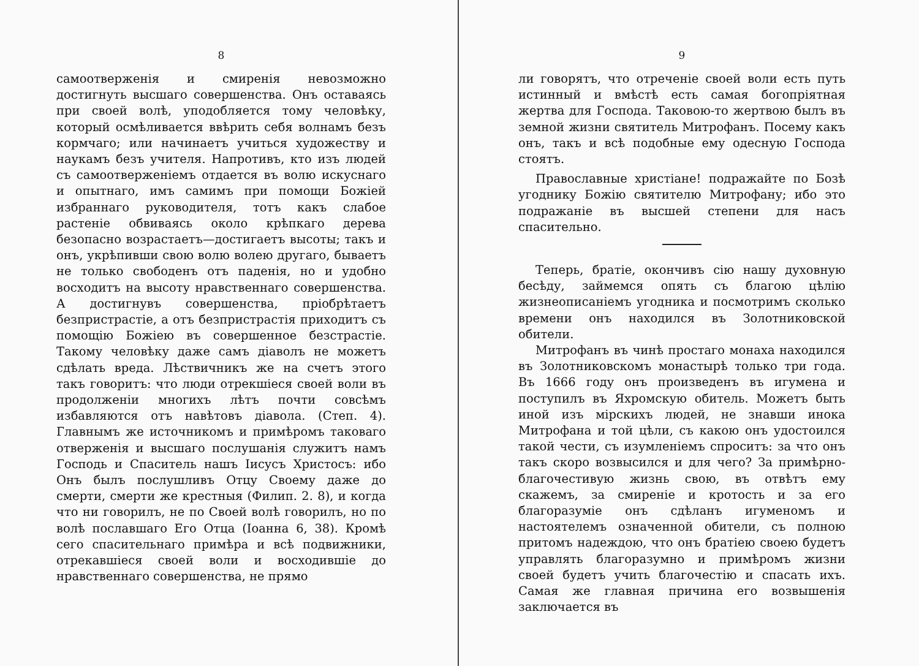8
самоотверженія и смиренія невозможно достигнуть высшаго совершенства. Онъ оставаясь при своей волѣ, уподобляется тому человѣку, который осмѣливается ввѣрить себя волнамъ безъ кормчаго; или начинаетъ учиться художеству и наукамъ безъ учителя. Напротивъ, кто изъ людей съ самоотверженіемъ отдается въ волю искуснаго и опытнаго, имъ самимъ при помощи Божіей избраннаго руководителя, тотъ какъ слабое растеніе обвиваясь около крѣпкаго дерева безопасно возрастаетъ—достигаетъ высоты; такъ и онъ, укрѣпивши свою волю волею другаго, бываетъ не только свободенъ отъ паденія, но и удобно восходитъ на высоту нравственнаго совершенства. А достигнувъ совершенства, пріобрѣтаетъ безпристрастіе, а отъ безпристрастія приходитъ съ помощію Божіею въ совершенное безстрастіе. Такому человѣку даже самъ діаволъ не можетъ сдѣлать вреда. Лѣствичникъ же на счетъ этого такъ говоритъ: что люди отрекшіеся своей воли въ продолженіи многихъ лѣтъ почти совсѣмъ избавляются отъ навѣтовъ діавола. (Степ. 4). Главнымъ же источникомъ и примѣромъ таковаго отверженія и высшаго послушанія служитъ намъ Господь и Спаситель нашъ Іисусъ Христосъ: ибо Онъ былъ послушливъ Отцу Своему даже до смерти, смерти же крестныя (Филип. 2. 8), и когда что ни говорилъ, не по Своей волѣ говорилъ, но по волѣ пославшаго Его Отца (Іоанна 6, 38). Кромѣ сего спасительнаго примѣра и всѣ подвижники, отрекавшіеся своей воли и восходившіе до нравственнаго совершенства, не прямо
9
ли говорятъ, что отреченіе своей воли есть путь истинный и вмѣстѣ есть самая богопріятная жертва для Господа. Таковою-то жертвою былъ въ земной жизни святитель Митрофанъ. Посему какъ онъ, такъ и всѣ подобные ему одесную Господа стоятъ.
Православные христіане! подражайте по Бозѣ угоднику Божію святителю Митрофану; ибо это подражаніе въ высшей степени для насъ спасительно.
Теперь, братіе, окончивъ сію нашу духовную бесѣду, займемся опять съ благою цѣлію жизнеописаніемъ угодника и посмотримъ сколько времени онъ находился въ Золотниковской обители.
Митрофанъ въ чинѣ простаго монаха находился въ Золотниковскомъ монастырѣ только три года. Въ 1666 году онъ произведенъ въ игумена и поступилъ въ Яхромскую обитель. Можетъ быть иной изъ мірскихъ людей, не знавши инока Митрофана и той цѣли, съ какою онъ удостоился такой чести, съ изумленіемъ спроситъ: за что онъ такъ скоро возвысился и для чего? За примѣрно-благочестивую жизнь свою, въ отвѣтъ ему скажемъ, за смиреніе и кротость и за его благоразуміе онъ сдѣланъ игуменомъ и настоятелемъ означенной обители, съ полною притомъ надеждою, что онъ братіею своею будетъ управлять благоразумно и примѣромъ жизни своей будетъ учить благочестію и спасать ихъ. Самая же главная причина его возвышенія заключается въ